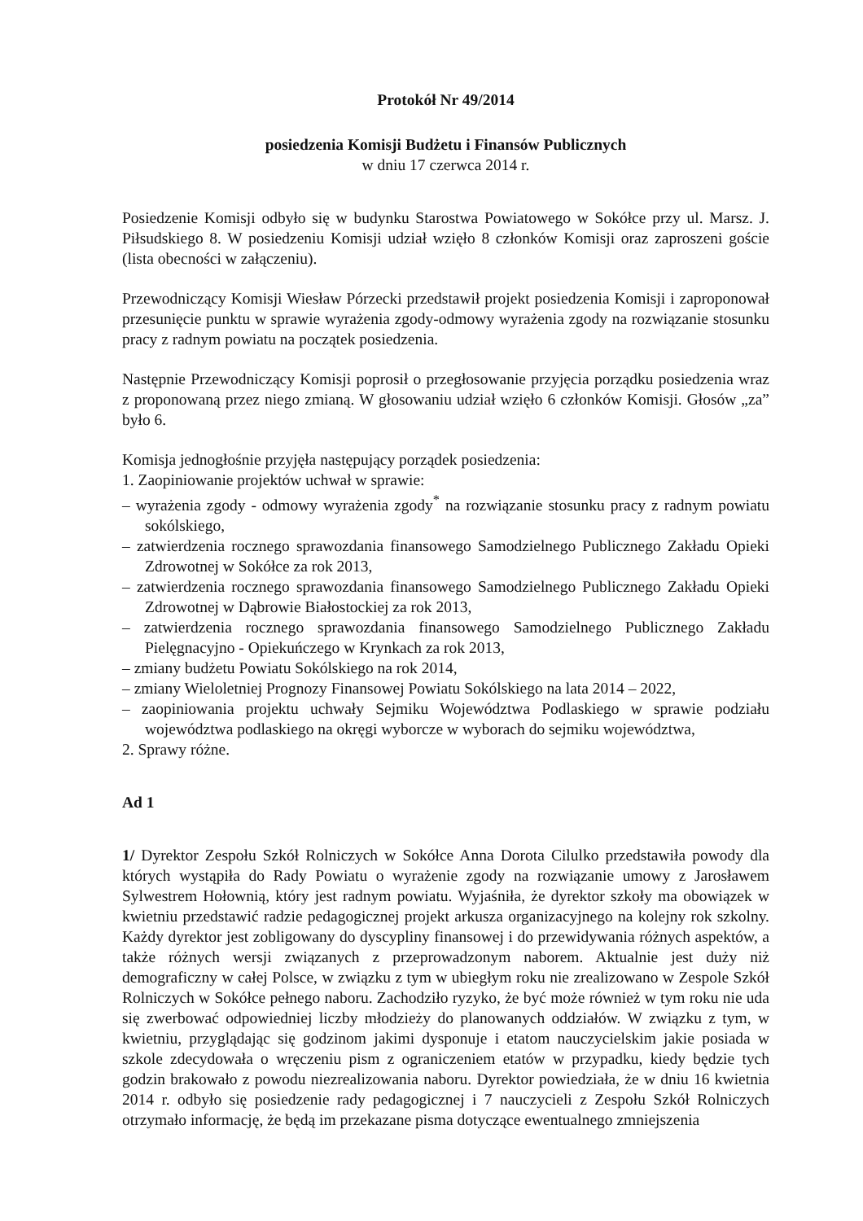Protokół Nr 49/2014
posiedzenia Komisji Budżetu i Finansów Publicznych
w dniu 17 czerwca 2014 r.
Posiedzenie Komisji odbyło się w budynku Starostwa Powiatowego w Sokółce przy ul. Marsz. J. Piłsudskiego 8. W posiedzeniu Komisji udział wzięło 8 członków Komisji oraz zaproszeni goście (lista obecności w załączeniu).
Przewodniczący Komisji Wiesław Pórzecki przedstawił projekt posiedzenia Komisji i zaproponował przesunięcie punktu w sprawie wyrażenia zgody-odmowy wyrażenia zgody na rozwiązanie stosunku pracy z radnym powiatu na początek posiedzenia.
Następnie Przewodniczący Komisji poprosił o przegłosowanie przyjęcia porządku posiedzenia wraz z proponowaną przez niego zmianą. W głosowaniu udział wzięło 6 członków Komisji. Głosów „za” było 6.
Komisja jednogłośnie przyjęła następujący porządek posiedzenia:
1. Zaopiniowanie projektów uchwał w sprawie:
– wyrażenia zgody - odmowy wyrażenia zgody<sup>*</sup> na rozwiązanie stosunku pracy z radnym powiatu sokólskiego,
– zatwierdzenia rocznego sprawozdania finansowego Samodzielnego Publicznego Zakładu Opieki Zdrowotnej w Sokółce za rok 2013,
– zatwierdzenia rocznego sprawozdania finansowego Samodzielnego Publicznego Zakładu Opieki Zdrowotnej w Dąbrowie Białostockiej za rok 2013,
– zatwierdzenia rocznego sprawozdania finansowego Samodzielnego Publicznego Zakładu Pielęgnacyjno - Opiekuńczego w Krynkach za rok 2013,
– zmiany budżetu Powiatu Sokólskiego na rok 2014,
– zmiany Wieloletniej Prognozy Finansowej Powiatu Sokólskiego na lata 2014 – 2022,
– zaopiniowania projektu uchwały Sejmiku Województwa Podlaskiego w sprawie podziału województwa podlaskiego na okręgi wyborcze w wyborach do sejmiku województwa,
2. Sprawy różne.
Ad 1
1/ Dyrektor Zespołu Szkół Rolniczych w Sokółce Anna Dorota Cilulko przedstawiła powody dla których wystąpiła do Rady Powiatu o wyrażenie zgody na rozwiązanie umowy z Jarosławem Sylwestrem Hołownią, który jest radnym powiatu. Wyjaśniła, że dyrektor szkoły ma obowiązek w kwietniu przedstawić radzie pedagogicznej projekt arkusza organizacyjnego na kolejny rok szkolny. Każdy dyrektor jest zobligowany do dyscypliny finansowej i do przewidywania różnych aspektów, a także różnych wersji związanych z przeprowadzonym naborem. Aktualnie jest duży niż demograficzny w całej Polsce, w związku z tym w ubiegłym roku nie zrealizowano w Zespole Szkół Rolniczych w Sokółce pełnego naboru. Zachodziło ryzyko, że być może również w tym roku nie uda się zwerbować odpowiedniej liczby młodzieży do planowanych oddziałów. W związku z tym, w kwietniu, przyglądając się godzinom jakimi dysponuje i etatom nauczycielskim jakie posiada w szkole zdecydowała o wręczeniu pism z ograniczeniem etatów w przypadku, kiedy będzie tych godzin brakowało z powodu niezrealizowania naboru. Dyrektor powiedziała, że w dniu 16 kwietnia 2014 r. odbyło się posiedzenie rady pedagogicznej i 7 nauczycieli z Zespołu Szkół Rolniczych otrzymało informację, że będą im przekazane pisma dotyczące ewentualnego zmniejszenia